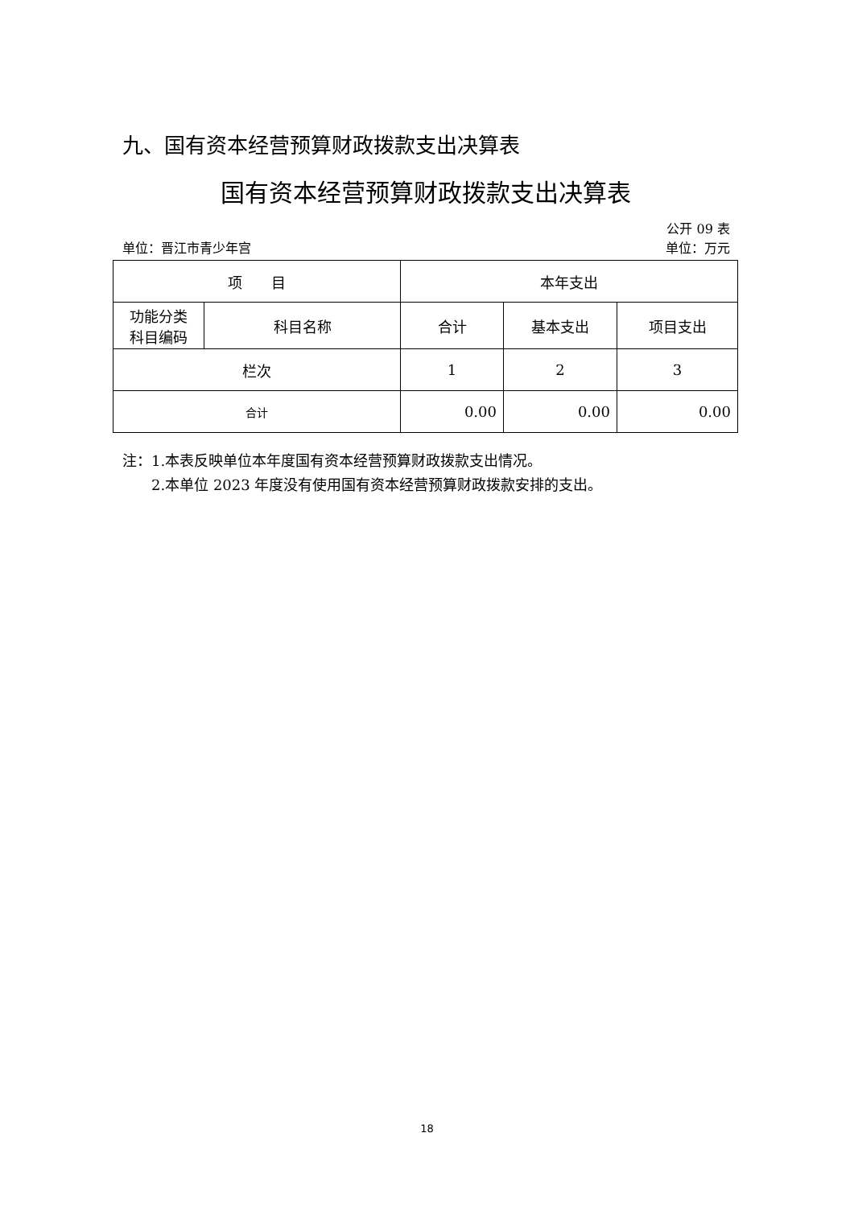九、国有资本经营预算财政拨款支出决算表
国有资本经营预算财政拨款支出决算表
公开 09 表
单位：晋江市青少年宫 单位：万元
| 项 目 | | 本年支出 | | |
| --- | --- | --- | --- | --- |
| 功能分类 科目编码 | 科目名称 | 合计 | 基本支出 | 项目支出 |
| 栏次 | | 1 | 2 | 3 |
| 合计 | | 0.00 | 0.00 | 0.00 |
注：1.本表反映单位本年度国有资本经营预算财政拨款支出情况。
　　2.本单位 2023 年度没有使用国有资本经营预算财政拨款安排的支出。
18